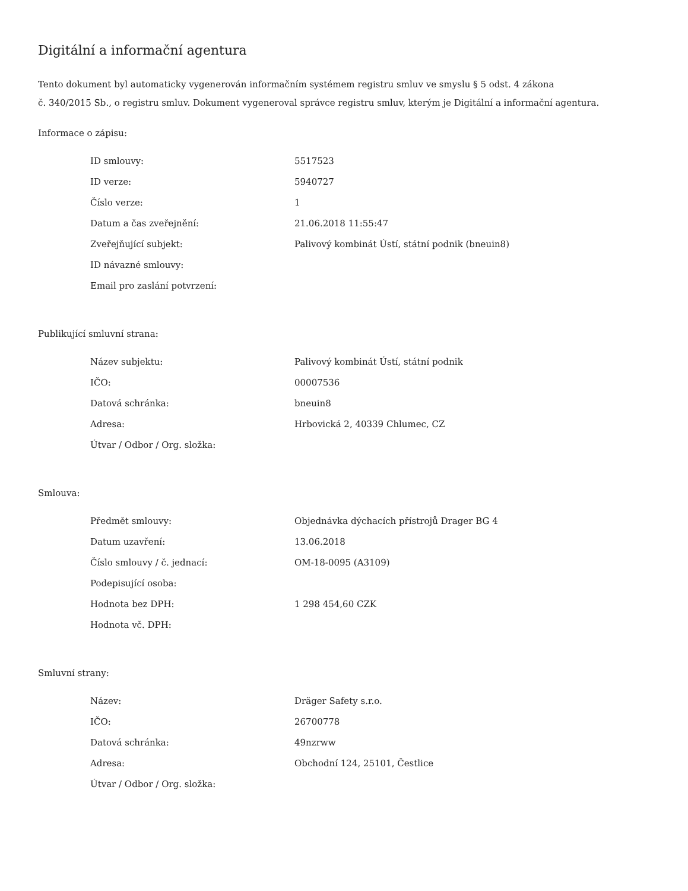Digitální a informační agentura
Tento dokument byl automaticky vygenerován informačním systémem registru smluv ve smyslu § 5 odst. 4 zákona
č. 340/2015 Sb., o registru smluv. Dokument vygeneroval správce registru smluv, kterým je Digitální a informační agentura.
Informace o zápisu:
| ID smlouvy: | 5517523 |
| ID verze: | 5940727 |
| Číslo verze: | 1 |
| Datum a čas zveřejnění: | 21.06.2018 11:55:47 |
| Zveřejňující subjekt: | Palivový kombinát Ústí, státní podnik (bneuin8) |
| ID návazné smlouvy: | |
| Email pro zaslání potvrzení: | |
Publikující smluvní strana:
| Název subjektu: | Palivový kombinát Ústí, státní podnik |
| IČO: | 00007536 |
| Datová schránka: | bneuin8 |
| Adresa: | Hrbovická 2, 40339 Chlumec, CZ |
| Útvar / Odbor / Org. složka: | |
Smlouva:
| Předmět smlouvy: | Objednávka dýchacích přístrojů Drager BG 4 |
| Datum uzavření: | 13.06.2018 |
| Číslo smlouvy / č. jednací: | OM-18-0095 (A3109) |
| Podepisující osoba: | |
| Hodnota bez DPH: | 1 298 454,60 CZK |
| Hodnota vč. DPH: | |
Smluvní strany:
| Název: | Dräger Safety s.r.o. |
| IČO: | 26700778 |
| Datová schránka: | 49nzrww |
| Adresa: | Obchodní 124, 25101, Čestlice |
| Útvar / Odbor / Org. složka: | |